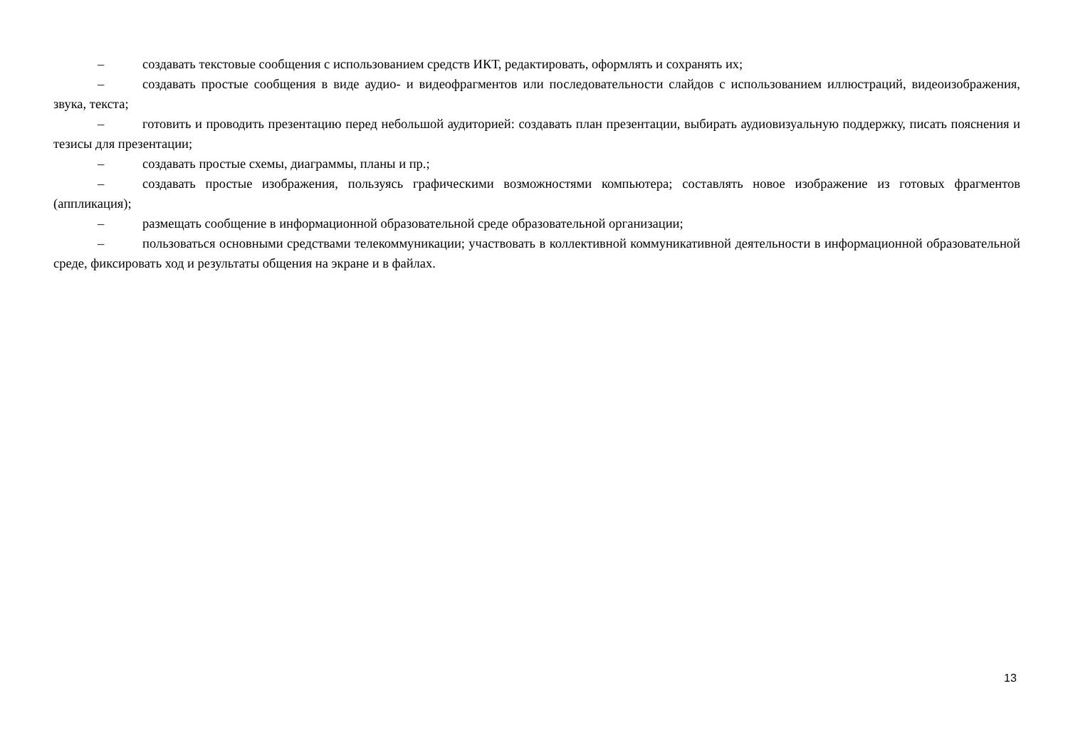– создавать текстовые сообщения с использованием средств ИКТ, редактировать, оформлять и сохранять их;
– создавать простые сообщения в виде аудио- и видеофрагментов или последовательности слайдов с использованием иллюстраций, видеоизображения, звука, текста;
– готовить и проводить презентацию перед небольшой аудиторией: создавать план презентации, выбирать аудиовизуальную поддержку, писать пояснения и тезисы для презентации;
– создавать простые схемы, диаграммы, планы и пр.;
– создавать простые изображения, пользуясь графическими возможностями компьютера; составлять новое изображение из готовых фрагментов (аппликация);
– размещать сообщение в информационной образовательной среде образовательной организации;
– пользоваться основными средствами телекоммуникации; участвовать в коллективной коммуникативной деятельности в информационной образовательной среде, фиксировать ход и результаты общения на экране и в файлах.
13